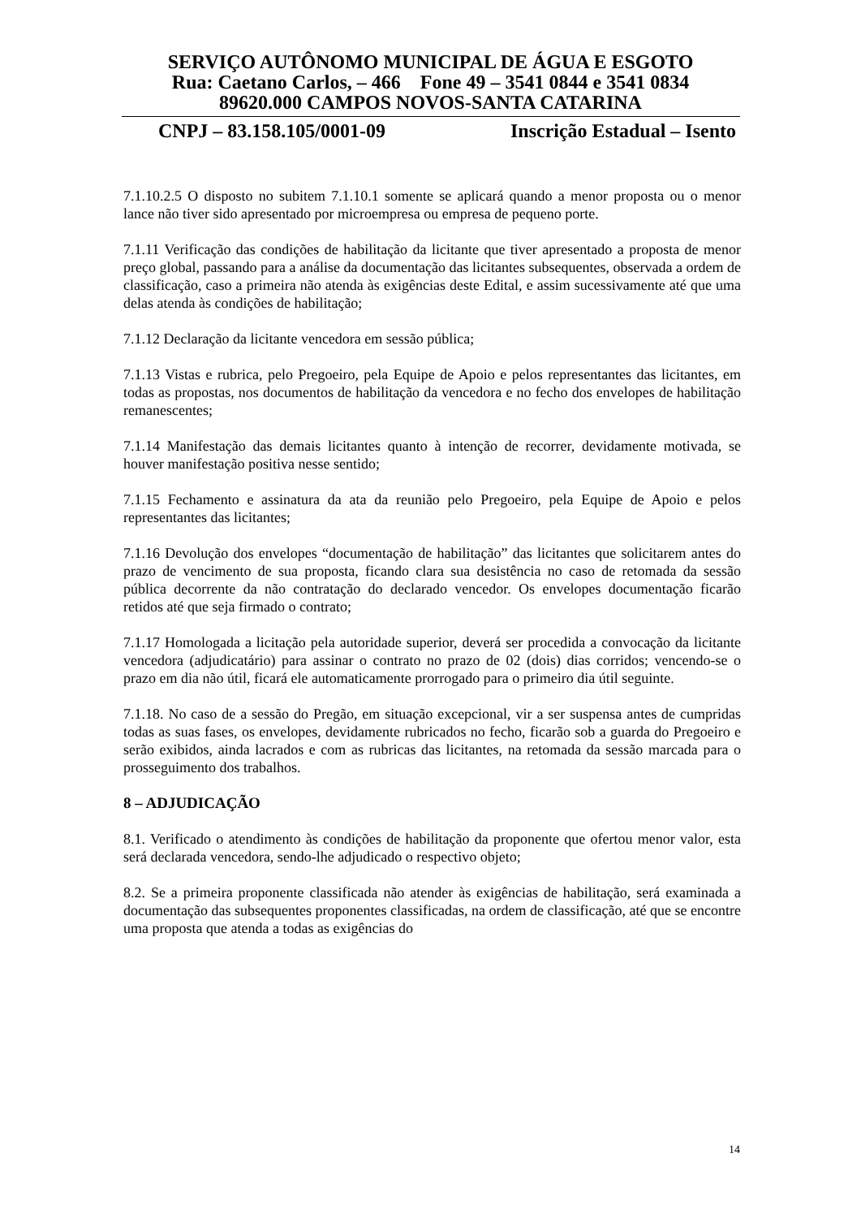SERVIÇO AUTÔNOMO MUNICIPAL DE ÁGUA E ESGOTO
Rua: Caetano Carlos, – 466 Fone 49 – 3541 0844 e 3541 0834
89620.000 CAMPOS NOVOS-SANTA CATARINA
CNPJ – 83.158.105/0001-09 Inscrição Estadual – Isento
7.1.10.2.5 O disposto no subitem 7.1.10.1 somente se aplicará quando a menor proposta ou o menor lance não tiver sido apresentado por microempresa ou empresa de pequeno porte.
7.1.11 Verificação das condições de habilitação da licitante que tiver apresentado a proposta de menor preço global, passando para a análise da documentação das licitantes subsequentes, observada a ordem de classificação, caso a primeira não atenda às exigências deste Edital, e assim sucessivamente até que uma delas atenda às condições de habilitação;
7.1.12 Declaração da licitante vencedora em sessão pública;
7.1.13 Vistas e rubrica, pelo Pregoeiro, pela Equipe de Apoio e pelos representantes das licitantes, em todas as propostas, nos documentos de habilitação da vencedora e no fecho dos envelopes de habilitação remanescentes;
7.1.14 Manifestação das demais licitantes quanto à intenção de recorrer, devidamente motivada, se houver manifestação positiva nesse sentido;
7.1.15 Fechamento e assinatura da ata da reunião pelo Pregoeiro, pela Equipe de Apoio e pelos representantes das licitantes;
7.1.16 Devolução dos envelopes “documentação de habilitação” das licitantes que solicitarem antes do prazo de vencimento de sua proposta, ficando clara sua desistência no caso de retomada da sessão pública decorrente da não contratação do declarado vencedor. Os envelopes documentação ficarão retidos até que seja firmado o contrato;
7.1.17 Homologada a licitação pela autoridade superior, deverá ser procedida a convocação da licitante vencedora (adjudicatário) para assinar o contrato no prazo de 02 (dois) dias corridos; vencendo-se o prazo em dia não útil, ficará ele automaticamente prorrogado para o primeiro dia útil seguinte.
7.1.18. No caso de a sessão do Pregão, em situação excepcional, vir a ser suspensa antes de cumpridas todas as suas fases, os envelopes, devidamente rubricados no fecho, ficarão sob a guarda do Pregoeiro e serão exibidos, ainda lacrados e com as rubricas das licitantes, na retomada da sessão marcada para o prosseguimento dos trabalhos.
8 – ADJUDICAÇÃO
8.1. Verificado o atendimento às condições de habilitação da proponente que ofertou menor valor, esta será declarada vencedora, sendo-lhe adjudicado o respectivo objeto;
8.2. Se a primeira proponente classificada não atender às exigências de habilitação, será examinada a documentação das subsequentes proponentes classificadas, na ordem de classificação, até que se encontre uma proposta que atenda a todas as exigências do
14